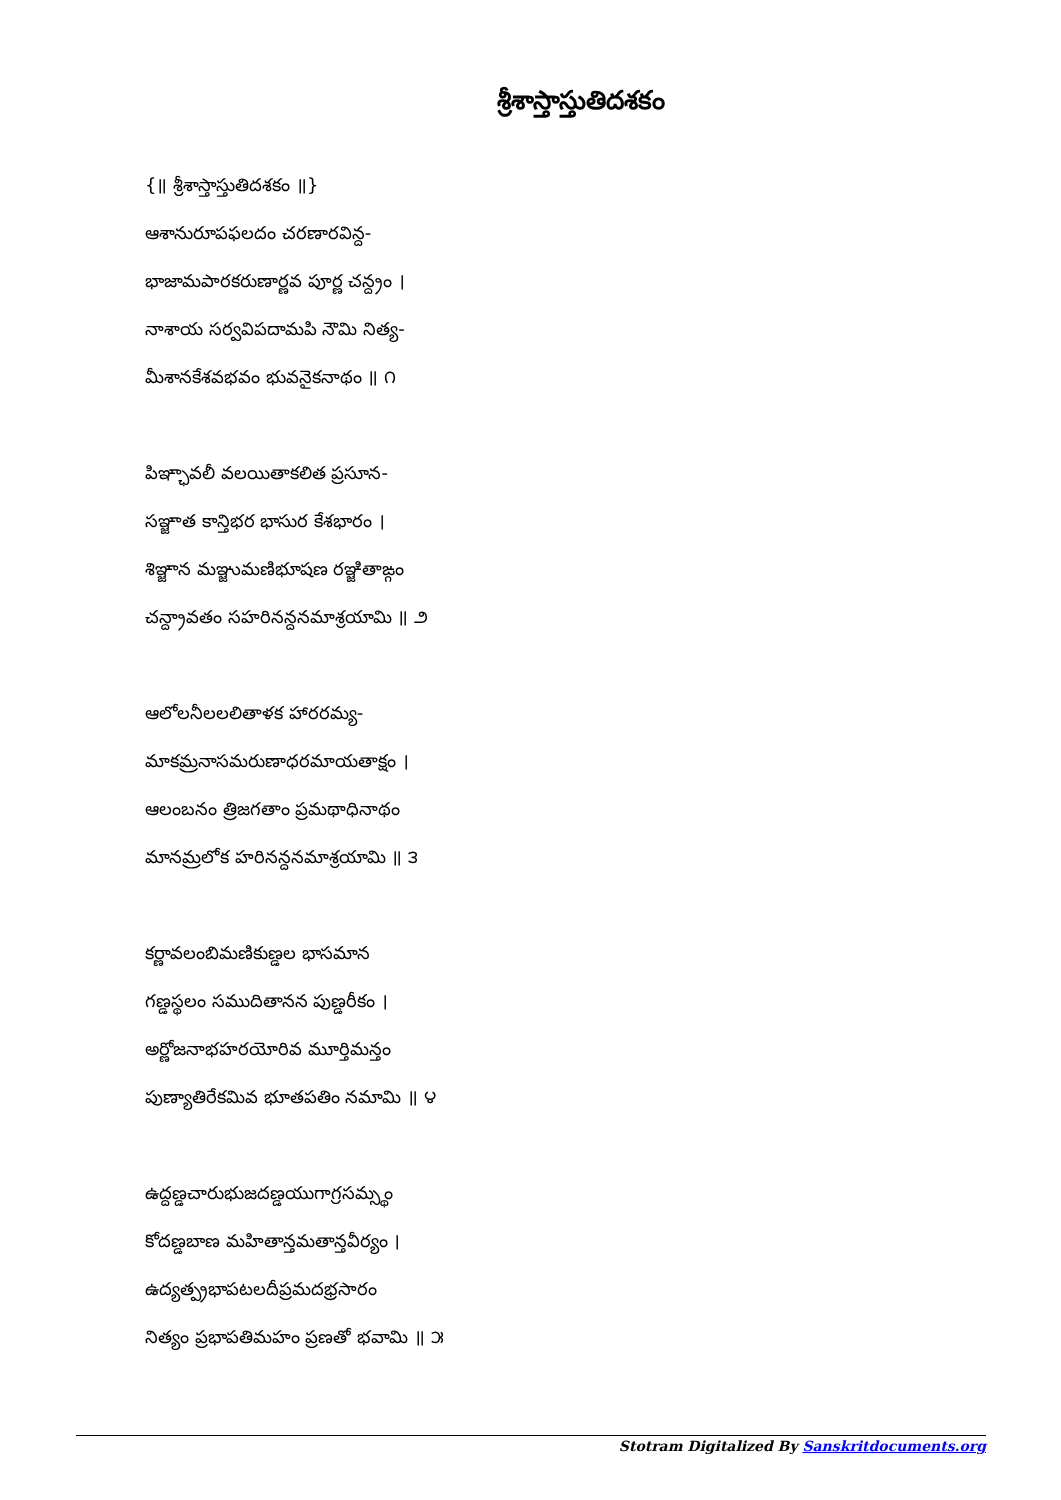శ్రీశాస్తాస్తుతిదశకం
{॥ శ్రీశాస్తాస్తుతిదశకం ॥}
ఆశానురూపఫలదం చరణారవిన్ద-
భాజామపారకరుణార్ణవ పూర్ణ చన్ద్రం ।
నాశాయ సర్వవిపదామపి నౌమి నిత్య-
మీశానకేశవభవం భువనైకనాథం ॥ ౧
పిఞ్ఛావలీ వలయితాకలిత ప్రసూన-
సఞ్జాత కాన్తిభర భాసుర కేశభారం ।
శిఞ్జాన మఞ్జుమణిభూషణ రఞ్జితాఙ్గం
చన్ద్రావతం సహరినన్దనమాశ్రయామి ॥ ౨
ఆలోలనీలలలితాళక హారరమ్య-
మాకమ్రనాసమరుణాధరమాయతాక్షం ।
ఆలంబనం త్రిజగతాం ప్రమథాధినాథం
మానమ్రలోక హరినన్దనమాశ్రయామి ॥ ౩
కర్ణావలంబిమణికుణ్డల భాసమాన
గణ్డస్థలం సముదితానన పుణ్డరీకం ।
అర్ణోజనాభహరయోరివ మూర్తిమన్తం
పుణ్యాతిరేకమివ భూతపతిం నమామి ॥ ౪
ఉద్దణ్డచారుభుజదణ్డయుగాగ్రసమ్స్థం
కోదణ్డబాణ మహితాన్తమతాన్తవీర్యం ।
ఉద్యత్ప్రభాపటలదీప్రమదభ్రసారం
నిత్యం ప్రభాపతిమహం ప్రణతో భవామి ॥ ౫
Stotram Digitalized By Sanskritdocuments.org